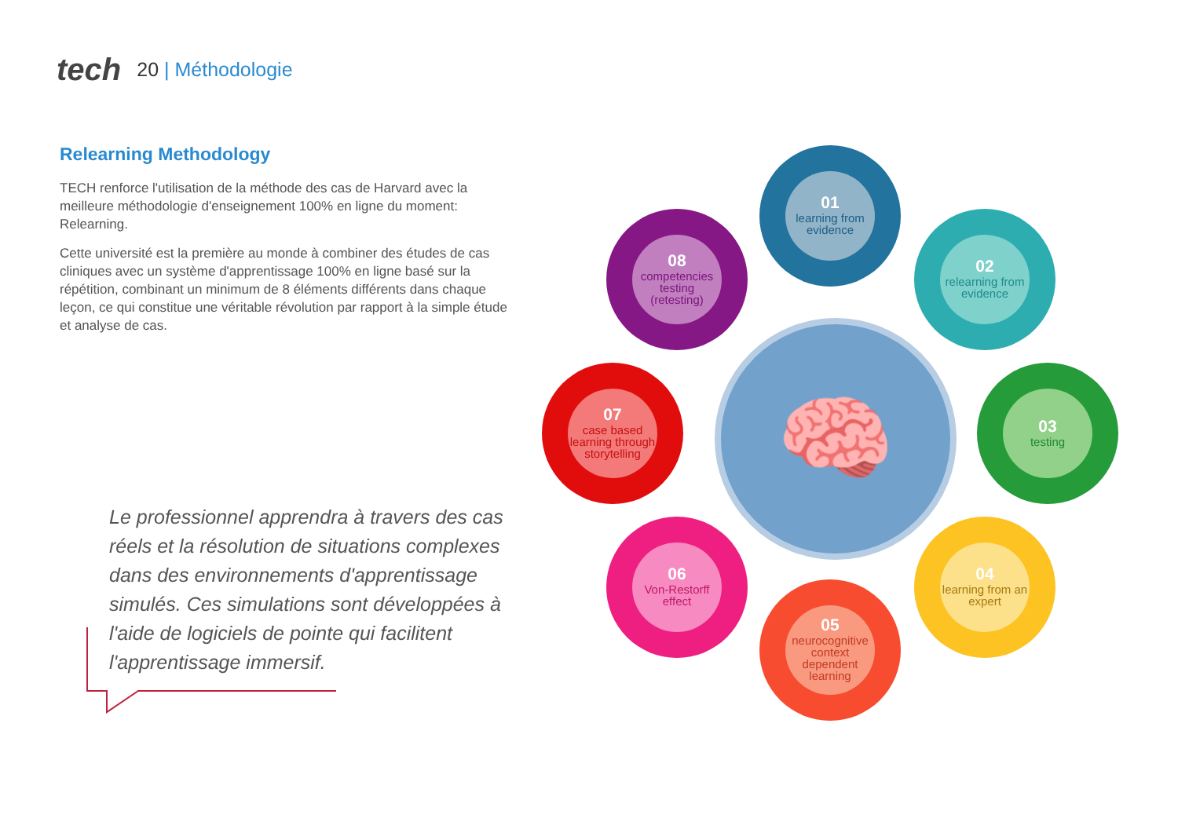tech
20 | Méthodologie
Relearning Methodology
TECH renforce l'utilisation de la méthode des cas de Harvard avec la meilleure méthodologie d'enseignement 100% en ligne du moment: Relearning.
Cette université est la première au monde à combiner des études de cas cliniques avec un système d'apprentissage 100% en ligne basé sur la répétition, combinant un minimum de 8 éléments différents dans chaque leçon, ce qui constitue une véritable révolution par rapport à la simple étude et analyse de cas.
Le professionnel apprendra à travers des cas réels et la résolution de situations complexes dans des environnements d'apprentissage simulés. Ces simulations sont développées à l'aide de logiciels de pointe qui facilitent l'apprentissage immersif.
🧠
01
learning from evidence
02
relearning from evidence
03
testing
04
learning from an expert
05
neurocognitive context dependent learning
06
Von-Restorff effect
07
case based learning through storytelling
08
competencies testing (retesting)